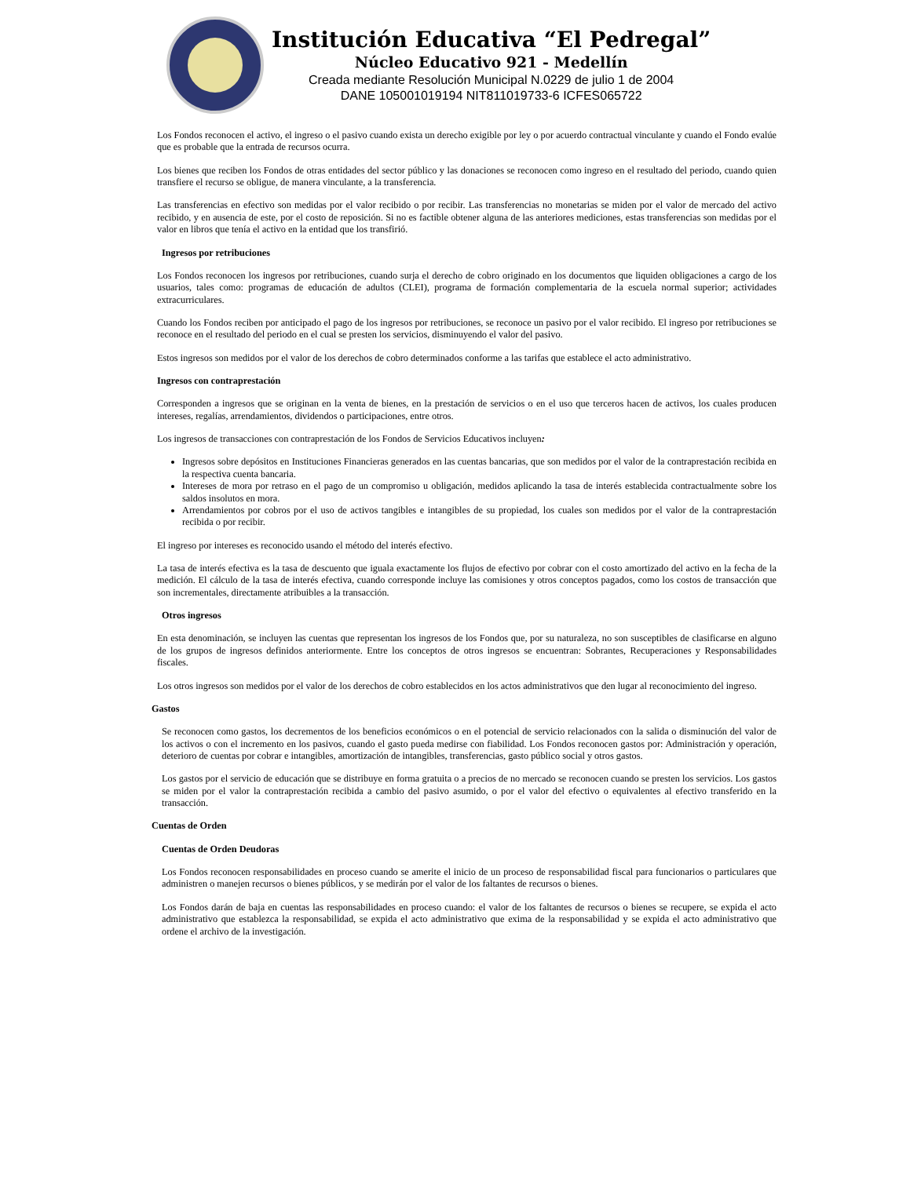Institución Educativa “El Pedregal”
Núcleo Educativo 921 - Medellín
Creada mediante Resolución Municipal N.0229 de julio 1 de 2004
DANE 105001019194 NIT811019733-6 ICFES065722
Los Fondos reconocen el activo, el ingreso o el pasivo cuando exista un derecho exigible por ley o por acuerdo contractual vinculante y cuando el Fondo evalúe que es probable que la entrada de recursos ocurra.
Los bienes que reciben los Fondos de otras entidades del sector público y las donaciones se reconocen como ingreso en el resultado del periodo, cuando quien transfiere el recurso se obligue, de manera vinculante, a la transferencia.
Las transferencias en efectivo son medidas por el valor recibido o por recibir. Las transferencias no monetarias se miden por el valor de mercado del activo recibido, y en ausencia de este, por el costo de reposición. Si no es factible obtener alguna de las anteriores mediciones, estas transferencias son medidas por el valor en libros que tenía el activo en la entidad que los transfirió.
Ingresos por retribuciones
Los Fondos reconocen los ingresos por retribuciones, cuando surja el derecho de cobro originado en los documentos que liquiden obligaciones a cargo de los usuarios, tales como: programas de educación de adultos (CLEI), programa de formación complementaria de la escuela normal superior; actividades extracurriculares.
Cuando los Fondos reciben por anticipado el pago de los ingresos por retribuciones, se reconoce un pasivo por el valor recibido. El ingreso por retribuciones se reconoce en el resultado del periodo en el cual se presten los servicios, disminuyendo el valor del pasivo.
Estos ingresos son medidos por el valor de los derechos de cobro determinados conforme a las tarifas que establece el acto administrativo.
Ingresos con contraprestación
Corresponden a ingresos que se originan en la venta de bienes, en la prestación de servicios o en el uso que terceros hacen de activos, los cuales producen intereses, regalías, arrendamientos, dividendos o participaciones, entre otros.
Los ingresos de transacciones con contraprestación de los Fondos de Servicios Educativos incluyen:
Ingresos sobre depósitos en Instituciones Financieras generados en las cuentas bancarias, que son medidos por el valor de la contraprestación recibida en la respectiva cuenta bancaria.
Intereses de mora por retraso en el pago de un compromiso u obligación, medidos aplicando la tasa de interés establecida contractualmente sobre los saldos insolutos en mora.
Arrendamientos por cobros por el uso de activos tangibles e intangibles de su propiedad, los cuales son medidos por el valor de la contraprestación recibida o por recibir.
El ingreso por intereses es reconocido usando el método del interés efectivo.
La tasa de interés efectiva es la tasa de descuento que iguala exactamente los flujos de efectivo por cobrar con el costo amortizado del activo en la fecha de la medición. El cálculo de la tasa de interés efectiva, cuando corresponde incluye las comisiones y otros conceptos pagados, como los costos de transacción que son incrementales, directamente atribuibles a la transacción.
Otros ingresos
En esta denominación, se incluyen las cuentas que representan los ingresos de los Fondos que, por su naturaleza, no son susceptibles de clasificarse en alguno de los grupos de ingresos definidos anteriormente. Entre los conceptos de otros ingresos se encuentran: Sobrantes, Recuperaciones y Responsabilidades fiscales.
Los otros ingresos son medidos por el valor de los derechos de cobro establecidos en los actos administrativos que den lugar al reconocimiento del ingreso.
Gastos
Se reconocen como gastos, los decrementos de los beneficios económicos o en el potencial de servicio relacionados con la salida o disminución del valor de los activos o con el incremento en los pasivos, cuando el gasto pueda medirse con fiabilidad. Los Fondos reconocen gastos por: Administración y operación, deterioro de cuentas por cobrar e intangibles, amortización de intangibles, transferencias, gasto público social y otros gastos.
Los gastos por el servicio de educación que se distribuye en forma gratuita o a precios de no mercado se reconocen cuando se presten los servicios. Los gastos se miden por el valor la contraprestación recibida a cambio del pasivo asumido, o por el valor del efectivo o equivalentes al efectivo transferido en la transacción.
Cuentas de Orden
Cuentas de Orden Deudoras
Los Fondos reconocen responsabilidades en proceso cuando se amerite el inicio de un proceso de responsabilidad fiscal para funcionarios o particulares que administren o manejen recursos o bienes públicos, y se medirán por el valor de los faltantes de recursos o bienes.
Los Fondos darán de baja en cuentas las responsabilidades en proceso cuando: el valor de los faltantes de recursos o bienes se recupere, se expida el acto administrativo que establezca la responsabilidad, se expida el acto administrativo que exima de la responsabilidad y se expida el acto administrativo que ordene el archivo de la investigación.